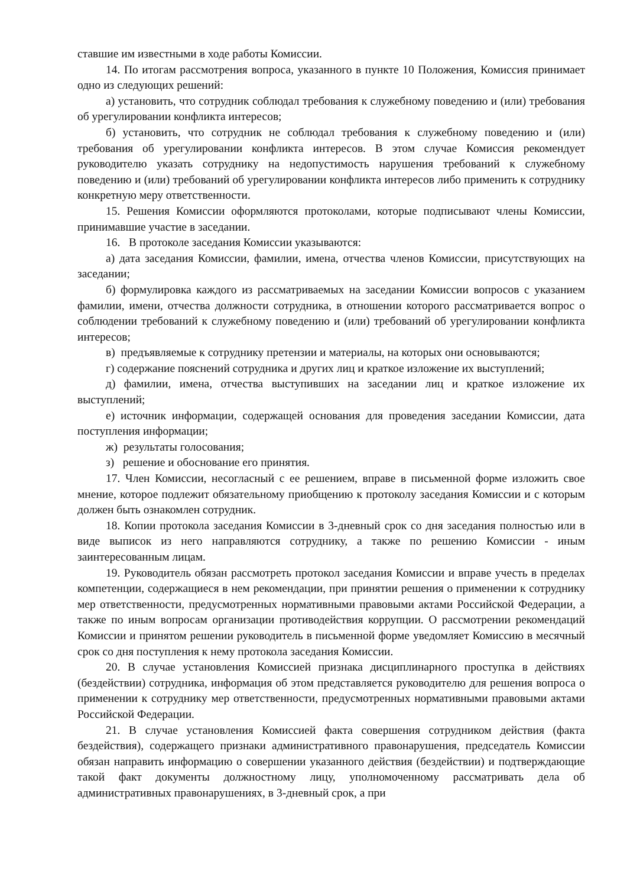ставшие им известными в ходе работы Комиссии.
14. По итогам рассмотрения вопроса, указанного в пункте 10 Положения, Комиссия принимает одно из следующих решений:
а) установить, что сотрудник соблюдал требования к служебному поведению и (или) требования об урегулировании конфликта интересов;
б) установить, что сотрудник не соблюдал требования к служебному поведению и (или) требования об урегулировании конфликта интересов. В этом случае Комиссия рекомендует руководителю указать сотруднику на недопустимость нарушения требований к служебному поведению и (или) требований об урегулировании конфликта интересов либо применить к сотруднику конкретную меру ответственности.
15. Решения Комиссии оформляются протоколами, которые подписывают члены Комиссии, принимавшие участие в заседании.
16. В протоколе заседания Комиссии указываются:
а) дата заседания Комиссии, фамилии, имена, отчества членов Комиссии, присутствующих на заседании;
б) формулировка каждого из рассматриваемых на заседании Комиссии вопросов с указанием фамилии, имени, отчества должности сотрудника, в отношении которого рассматривается вопрос о соблюдении требований к служебному поведению и (или) требований об урегулировании конфликта интересов;
в) предъявляемые к сотруднику претензии и материалы, на которых они основываются;
г) содержание пояснений сотрудника и других лиц и краткое изложение их выступлений;
д) фамилии, имена, отчества выступивших на заседании лиц и краткое изложение их выступлений;
е) источник информации, содержащей основания для проведения заседании Комиссии, дата поступления информации;
ж) результаты голосования;
з) решение и обоснование его принятия.
17. Член Комиссии, несогласный с ее решением, вправе в письменной форме изложить свое мнение, которое подлежит обязательному приобщению к протоколу заседания Комиссии и с которым должен быть ознакомлен сотрудник.
18. Копии протокола заседания Комиссии в 3-дневный срок со дня заседания полностью или в виде выписок из него направляются сотруднику, а также по решению Комиссии - иным заинтересованным лицам.
19. Руководитель обязан рассмотреть протокол заседания Комиссии и вправе учесть в пределах компетенции, содержащиеся в нем рекомендации, при принятии решения о применении к сотруднику мер ответственности, предусмотренных нормативными правовыми актами Российской Федерации, а также по иным вопросам организации противодействия коррупции. О рассмотрении рекомендаций Комиссии и принятом решении руководитель в письменной форме уведомляет Комиссию в месячный срок со дня поступления к нему протокола заседания Комиссии.
20. В случае установления Комиссией признака дисциплинарного проступка в действиях (бездействии) сотрудника, информация об этом представляется руководителю для решения вопроса о применении к сотруднику мер ответственности, предусмотренных нормативными правовыми актами Российской Федерации.
21. В случае установления Комиссией факта совершения сотрудником действия (факта бездействия), содержащего признаки административного правонарушения, председатель Комиссии обязан направить информацию о совершении указанного действия (бездействии) и подтверждающие такой факт документы должностному лицу, уполномоченному рассматривать дела об административных правонарушениях, в 3-дневный срок, а при